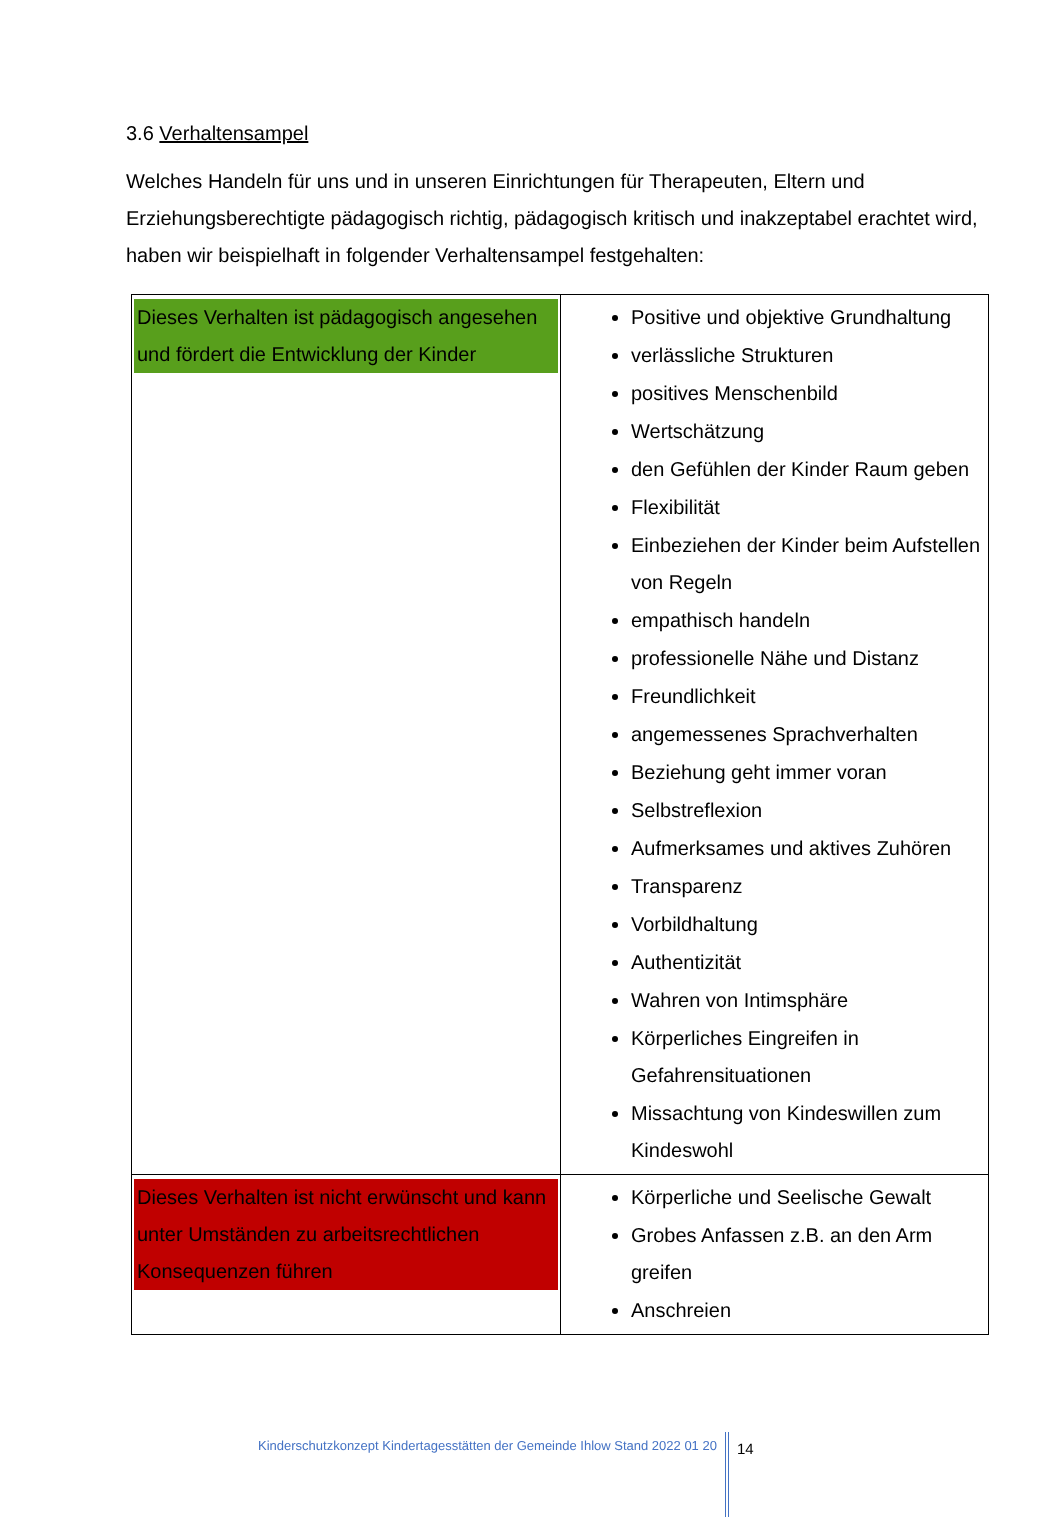3.6 Verhaltensampel
Welches Handeln für uns und in unseren Einrichtungen für Therapeuten, Eltern und Erziehungsberechtigte pädagogisch richtig, pädagogisch kritisch und inakzeptabel erachtet wird, haben wir beispielhaft in folgender Verhaltensampel festgehalten:
| Dieses Verhalten ist pädagogisch angesehen und fördert die Entwicklung der Kinder | Positive und objektive Grundhaltung verlässliche Strukturen positives Menschenbild Wertschätzung den Gefühlen der Kinder Raum geben Flexibilität Einbeziehen der Kinder beim Aufstellen von Regeln empathisch handeln professionelle Nähe und Distanz Freundlichkeit angemessenes Sprachverhalten Beziehung geht immer voran Selbstreflexion Aufmerksames und aktives Zuhören Transparenz Vorbildhaltung Authentizität Wahren von Intimsphäre Körperliches Eingreifen in Gefahrensituationen Missachtung von Kindeswillen zum Kindeswohl |
| Dieses Verhalten ist nicht erwünscht und kann unter Umständen zu arbeitsrechtlichen Konsequenzen führen | Körperliche und Seelische Gewalt Grobes Anfassen z.B. an den Arm greifen Anschreien |
Kinderschutzkonzept Kindertagesstätten der Gemeinde Ihlow Stand 2022 01 20 14